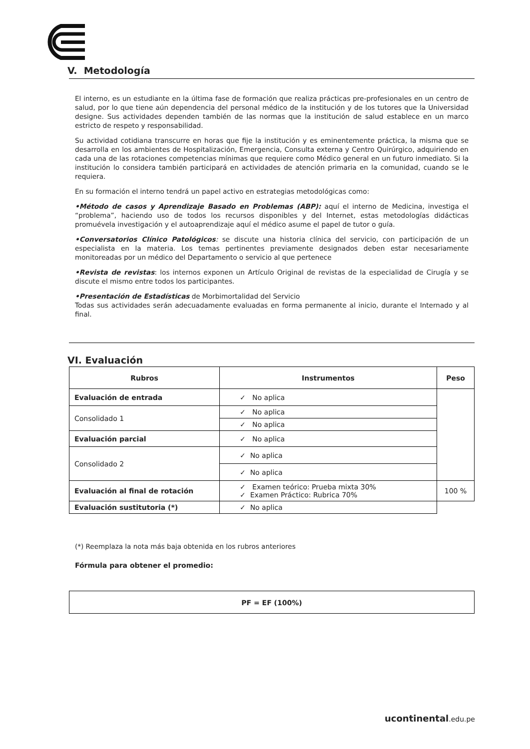V. Metodología
El interno, es un estudiante en la última fase de formación que realiza prácticas pre-profesionales en un centro de salud, por lo que tiene aún dependencia del personal médico de la institución y de los tutores que la Universidad designe. Sus actividades dependen también de las normas que la institución de salud establece en un marco estricto de respeto y responsabilidad.
Su actividad cotidiana transcurre en horas que fije la institución y es eminentemente práctica, la misma que se desarrolla en los ambientes de Hospitalización, Emergencia, Consulta externa y Centro Quirúrgico, adquiriendo en cada una de las rotaciones competencias mínimas que requiere como Médico general en un futuro inmediato. Si la institución lo considera también participará en actividades de atención primaria en la comunidad, cuando se le requiera.
En su formación el interno tendrá un papel activo en estrategias metodológicas como:
•Método de casos y Aprendizaje Basado en Problemas (ABP): aquí el interno de Medicina, investiga el “problema”, haciendo uso de todos los recursos disponibles y del Internet, estas metodologías didácticas promuévela investigación y el autoaprendizaje aquí el médico asume el papel de tutor o guía.
•Conversatorios Clínico Patológicos: se discute una historia clínica del servicio, con participación de un especialista en la materia. Los temas pertinentes previamente designados deben estar necesariamente monitoreadas por un médico del Departamento o servicio al que pertenece
•Revista de revistas: los internos exponen un Artículo Original de revistas de la especialidad de Cirugía y se discute el mismo entre todos los participantes.
•Presentación de Estadísticas de Morbimortalidad del Servicio
Todas sus actividades serán adecuadamente evaluadas en forma permanente al inicio, durante el Internado y al final.
VI. Evaluación
| Rubros | Instrumentos | Peso |
| --- | --- | --- |
| Evaluación de entrada | ✓ No aplica | |
| Consolidado 1 | ✓ No aplica | |
| | ✓ No aplica | |
| Evaluación parcial | ✓ No aplica | |
| Consolidado 2 | ✓ No aplica | |
| | ✓ No aplica | |
| Evaluación al final de rotación | ✓ Examen teórico: Prueba mixta 30% ✓ Examen Práctico: Rubrica 70% | 100 % |
| Evaluación sustitutoria (*) | ✓ No aplica | |
(*) Reemplaza la nota más baja obtenida en los rubros anteriores
Fórmula para obtener el promedio:
PF = EF (100%)
ucontinental.edu.pe